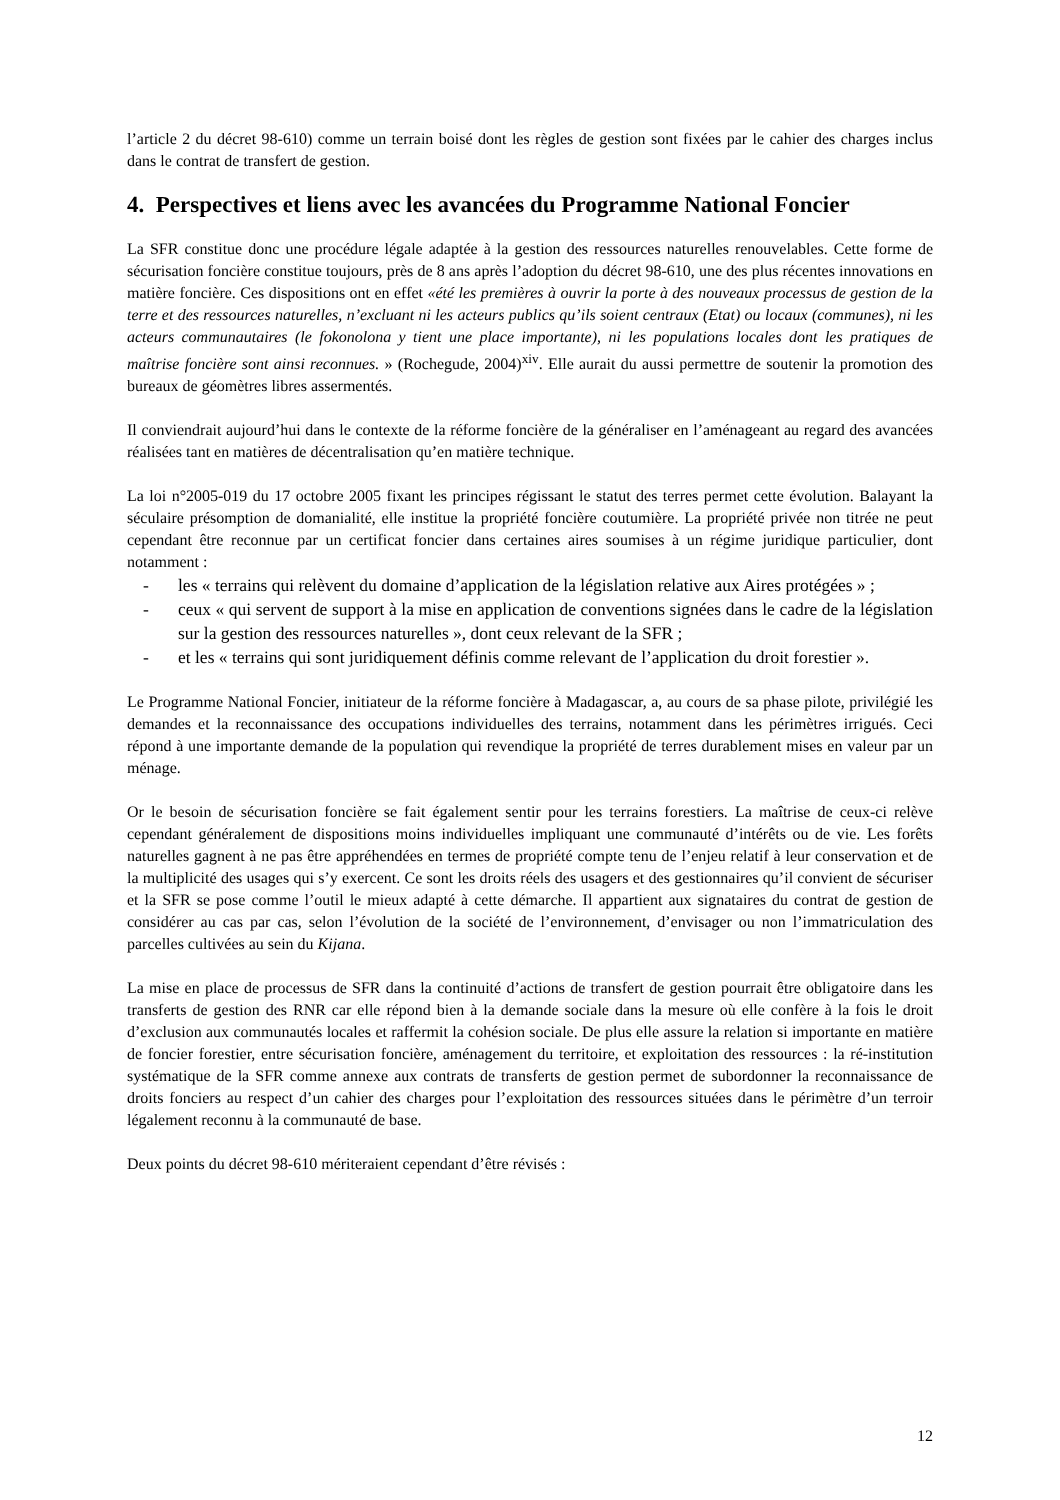l’article 2 du décret 98-610) comme un terrain boisé dont les règles de gestion sont fixées par le cahier des charges inclus dans le contrat de transfert de gestion.
4. Perspectives et liens avec les avancées du Programme National Foncier
La SFR constitue donc une procédure légale adaptée à la gestion des ressources naturelles renouvelables. Cette forme de sécurisation foncière constitue toujours, près de 8 ans après l’adoption du décret 98-610, une des plus récentes innovations en matière foncière. Ces dispositions ont en effet «été les premières à ouvrir la porte à des nouveaux processus de gestion de la terre et des ressources naturelles, n’excluant ni les acteurs publics qu’ils soient centraux (Etat) ou locaux (communes), ni les acteurs communautaires (le fokonolona y tient une place importante), ni les populations locales dont les pratiques de maîtrise foncière sont ainsi reconnues. » (Rochegude, 2004)<sup>xiv</sup>. Elle aurait du aussi permettre de soutenir la promotion des bureaux de géomètres libres assermentés.
Il conviendrait aujourd’hui dans le contexte de la réforme foncière de la généraliser en l’aménageant au regard des avancées réalisées tant en matières de décentralisation qu’en matière technique.
La loi n°2005-019 du 17 octobre 2005 fixant les principes régissant le statut des terres permet cette évolution. Balayant la séculaire présomption de domanialité, elle institue la propriété foncière coutumière. La propriété privée non titrée ne peut cependant être reconnue par un certificat foncier dans certaines aires soumises à un régime juridique particulier, dont notamment :
- les « terrains qui relèvent du domaine d’application de la législation relative aux Aires protégées » ;
- ceux « qui servent de support à la mise en application de conventions signées dans le cadre de la législation sur la gestion des ressources naturelles », dont ceux relevant de la SFR ;
- et les « terrains qui sont juridiquement définis comme relevant de l’application du droit forestier ».
Le Programme National Foncier, initiateur de la réforme foncière à Madagascar, a, au cours de sa phase pilote, privilégié les demandes et la reconnaissance des occupations individuelles des terrains, notamment dans les périmètres irrigués. Ceci répond à une importante demande de la population qui revendique la propriété de terres durablement mises en valeur par un ménage.
Or le besoin de sécurisation foncière se fait également sentir pour les terrains forestiers. La maîtrise de ceux-ci relève cependant généralement de dispositions moins individuelles impliquant une communauté d’intérêts ou de vie. Les forêts naturelles gagnent à ne pas être appréhendées en termes de propriété compte tenu de l’enjeu relatif à leur conservation et de la multiplicité des usages qui s’y exercent. Ce sont les droits réels des usagers et des gestionnaires qu’il convient de sécuriser et la SFR se pose comme l’outil le mieux adapté à cette démarche. Il appartient aux signataires du contrat de gestion de considérer au cas par cas, selon l’évolution de la société de l’environnement, d’envisager ou non l’immatriculation des parcelles cultivées au sein du Kijana.
La mise en place de processus de SFR dans la continuité d’actions de transfert de gestion pourrait être obligatoire dans les transferts de gestion des RNR car elle répond bien à la demande sociale dans la mesure où elle confère à la fois le droit d’exclusion aux communautés locales et raffermit la cohésion sociale. De plus elle assure la relation si importante en matière de foncier forestier, entre sécurisation foncière, aménagement du territoire, et exploitation des ressources : la ré-institution systématique de la SFR comme annexe aux contrats de transferts de gestion permet de subordonner la reconnaissance de droits fonciers au respect d’un cahier des charges pour l’exploitation des ressources situées dans le périmètre d’un terroir légalement reconnu à la communauté de base.
Deux points du décret 98-610 mériteraient cependant d’être révisés :
12